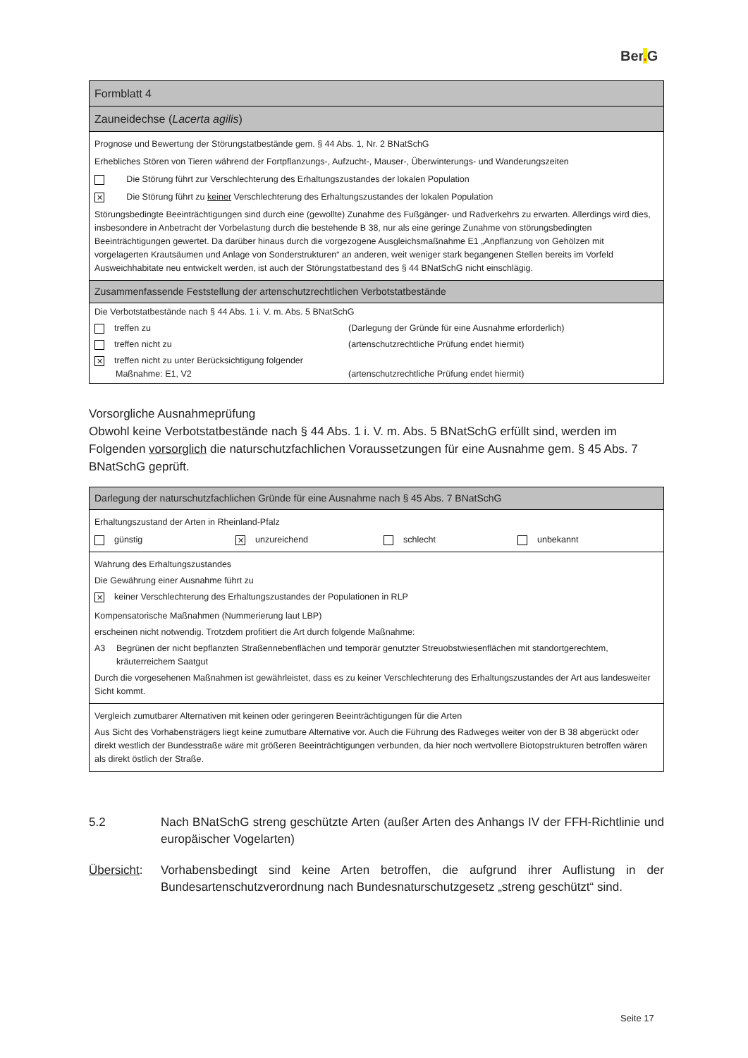Ber. G
| Formblatt 4 |
| Zauneidechse ( Lacerta agilis ) |
| Prognose und Bewertung der Störungstatbestände gem. § 44 Abs. 1, Nr. 2 BNatSchG Erhebliches Stören von Tieren während der Fortpflanzungs-, Aufzucht-, Mauser-, Überwinterungs- und Wanderungszeiten Die Störung führt zur Verschlechterung des Erhaltungszustandes der lokalen Population ✕ Die Störung führt zu keiner Verschlechterung des Erhaltungszustandes der lokalen Population Störungsbedingte Beeinträchtigungen sind durch eine (gewollte) Zunahme des Fußgänger- und Radverkehrs zu erwarten. Allerdings wird dies, insbesondere in Anbetracht der Vorbelastung durch die bestehende B 38, nur als eine geringe Zunahme von störungsbedingten Beeinträchtigungen gewertet. Da darüber hinaus durch die vorgezogene Ausgleichsmaßnahme E1 „Anpflanzung von Gehölzen mit vorgelagerten Krautsäumen und Anlage von Sonderstrukturen“ an anderen, weit weniger stark begangenen Stellen bereits im Vorfeld Ausweichhabitate neu entwickelt werden, ist auch der Störungstatbestand des § 44 BNatSchG nicht einschlägig. |
| Zusammenfassende Feststellung der artenschutzrechtlichen Verbotstatbestände |
| Die Verbotstatbestände nach § 44 Abs. 1 i. V. m. Abs. 5 BNatSchG treffen zu (Darlegung der Gründe für eine Ausnahme erforderlich) treffen nicht zu (artenschutzrechtliche Prüfung endet hiermit) ✕ treffen nicht zu unter Berücksichtigung folgender Maßnahme: E1, V2 (artenschutzrechtliche Prüfung endet hiermit) |
Vorsorgliche Ausnahmeprüfung
Obwohl keine Verbotstatbestände nach § 44 Abs. 1 i. V. m. Abs. 5 BNatSchG erfüllt sind, werden im Folgenden vorsorglich die naturschutzfachlichen Voraussetzungen für eine Ausnahme gem. § 45 Abs. 7 BNatSchG geprüft.
| Darlegung der naturschutzfachlichen Gründe für eine Ausnahme nach § 45 Abs. 7 BNatSchG |
| Erhaltungszustand der Arten in Rheinland-Pfalz günstig ✕ unzureichend schlecht unbekannt |
| Wahrung des Erhaltungszustandes Die Gewährung einer Ausnahme führt zu ✕ keiner Verschlechterung des Erhaltungszustandes der Populationen in RLP Kompensatorische Maßnahmen (Nummerierung laut LBP) erscheinen nicht notwendig. Trotzdem profitiert die Art durch folgende Maßnahme: A3 Begrünen der nicht bepflanzten Straßennebenflächen und temporär genutzter Streuobstwiesenflächen mit standortgerechtem, kräuterreichem Saatgut Durch die vorgesehenen Maßnahmen ist gewährleistet, dass es zu keiner Verschlechterung des Erhaltungszustandes der Art aus landesweiter Sicht kommt. |
| Vergleich zumutbarer Alternativen mit keinen oder geringeren Beeinträchtigungen für die Arten Aus Sicht des Vorhabensträgers liegt keine zumutbare Alternative vor. Auch die Führung des Radweges weiter von der B 38 abgerückt oder direkt westlich der Bundesstraße wäre mit größeren Beeinträchtigungen verbunden, da hier noch wertvollere Biotopstrukturen betroffen wären als direkt östlich der Straße. |
5.2 Nach BNatSchG streng geschützte Arten (außer Arten des Anhangs IV der FFH-Richtlinie und europäischer Vogelarten)
Übersicht: Vorhabensbedingt sind keine Arten betroffen, die aufgrund ihrer Auflistung in der Bundesartenschutzverordnung nach Bundesnaturschutzgesetz „streng geschützt“ sind.
Seite 17